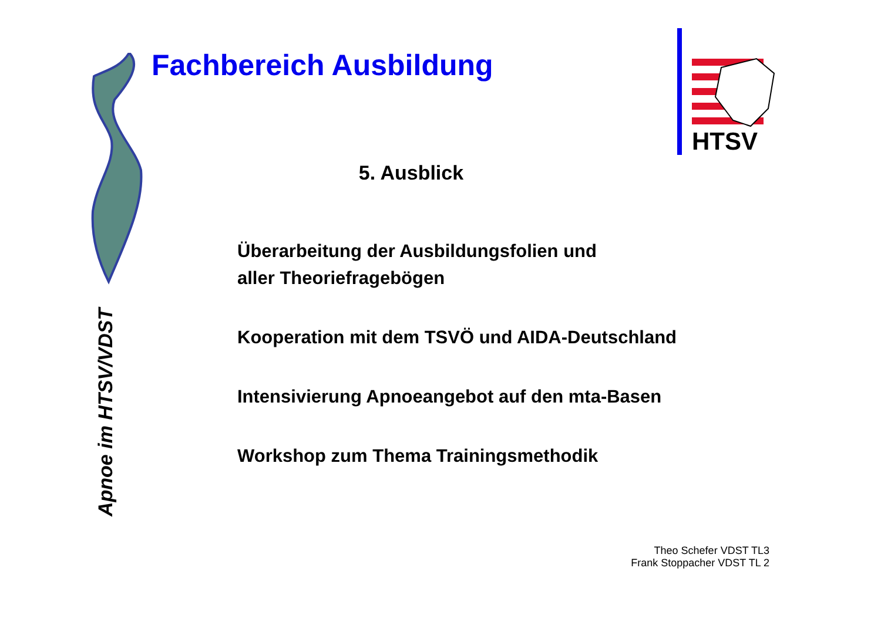Apnoe im HTSV/VDST
Fachbereich Ausbildung
HTSV
5. Ausblick
Überarbeitung der Ausbildungsfolien und
aller Theoriefragebögen
Kooperation mit dem TSVÖ und AIDA-Deutschland
Intensivierung Apnoeangebot auf den mta-Basen
Workshop zum Thema Trainingsmethodik
Theo Schefer VDST TL3
Frank Stoppacher VDST TL 2